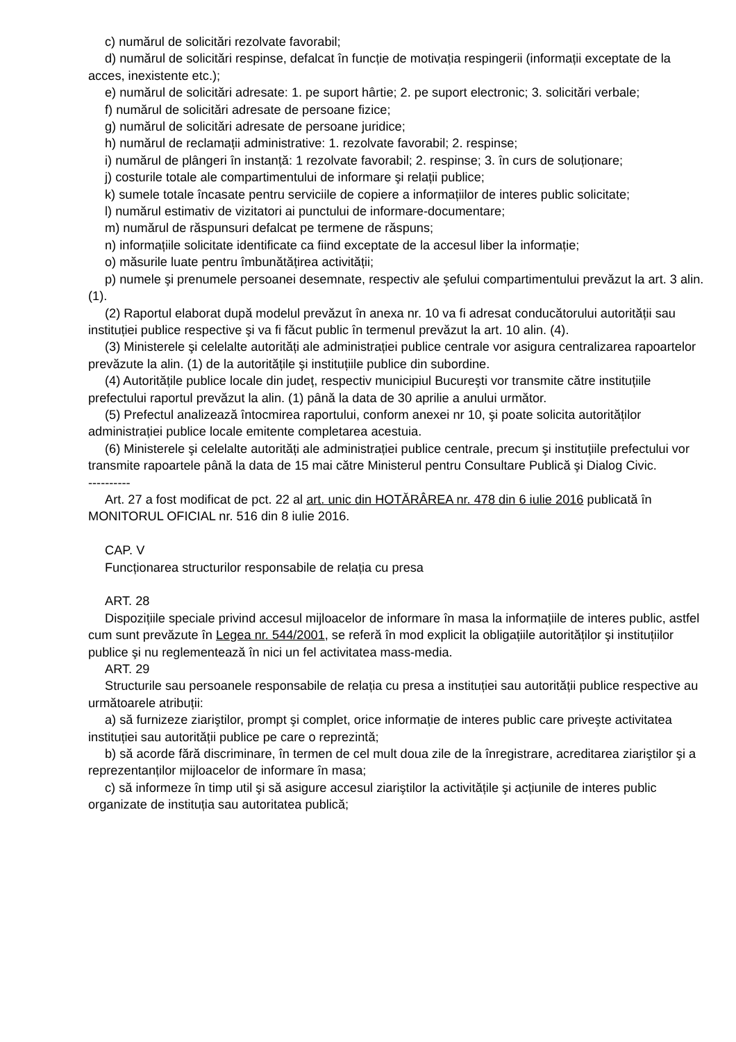c) numărul de solicitări rezolvate favorabil;
d) numărul de solicitări respinse, defalcat în funcție de motivația respingerii (informații exceptate de la acces, inexistente etc.);
e) numărul de solicitări adresate: 1. pe suport hârtie; 2. pe suport electronic; 3. solicitări verbale;
f) numărul de solicitări adresate de persoane fizice;
g) numărul de solicitări adresate de persoane juridice;
h) numărul de reclamații administrative: 1. rezolvate favorabil; 2. respinse;
i) numărul de plângeri în instanță: 1 rezolvate favorabil; 2. respinse; 3. în curs de soluționare;
j) costurile totale ale compartimentului de informare şi relații publice;
k) sumele totale încasate pentru serviciile de copiere a informațiilor de interes public solicitate;
l) numărul estimativ de vizitatori ai punctului de informare-documentare;
m) numărul de răspunsuri defalcat pe termene de răspuns;
n) informațiile solicitate identificate ca fiind exceptate de la accesul liber la informație;
o) măsurile luate pentru îmbunătățirea activității;
p) numele şi prenumele persoanei desemnate, respectiv ale şefului compartimentului prevăzut la art. 3 alin. (1).
(2) Raportul elaborat după modelul prevăzut în anexa nr. 10 va fi adresat conducătorului autorității sau instituției publice respective şi va fi făcut public în termenul prevăzut la art. 10 alin. (4).
(3) Ministerele şi celelalte autorități ale administrației publice centrale vor asigura centralizarea rapoartelor prevăzute la alin. (1) de la autoritățile şi instituțiile publice din subordine.
(4) Autoritățile publice locale din județ, respectiv municipiul Bucureşti vor transmite către instituțiile prefectului raportul prevăzut la alin. (1) până la data de 30 aprilie a anului următor.
(5) Prefectul analizează întocmirea raportului, conform anexei nr 10, şi poate solicita autorităților administrației publice locale emitente completarea acestuia.
(6) Ministerele şi celelalte autorități ale administrației publice centrale, precum şi instituțiile prefectului vor transmite rapoartele până la data de 15 mai către Ministerul pentru Consultare Publică şi Dialog Civic.
----------
Art. 27 a fost modificat de pct. 22 al art. unic din HOTĂRÂREA nr. 478 din 6 iulie 2016 publicată în MONITORUL OFICIAL nr. 516 din 8 iulie 2016.
CAP. V
Funcționarea structurilor responsabile de relația cu presa
ART. 28
Dispozițiile speciale privind accesul mijloacelor de informare în masa la informațiile de interes public, astfel cum sunt prevăzute în Legea nr. 544/2001, se referă în mod explicit la obligațiile autorităților şi instituțiilor publice şi nu reglementează în nici un fel activitatea mass-media.
ART. 29
Structurile sau persoanele responsabile de relația cu presa a instituției sau autorității publice respective au următoarele atribuții:
a) să furnizeze ziariştilor, prompt şi complet, orice informație de interes public care priveşte activitatea instituției sau autorității publice pe care o reprezintă;
b) să acorde fără discriminare, în termen de cel mult doua zile de la înregistrare, acreditarea ziariştilor şi a reprezentanților mijloacelor de informare în masa;
c) să informeze în timp util şi să asigure accesul ziariştilor la activitățile şi acțiunile de interes public organizate de instituția sau autoritatea publică;